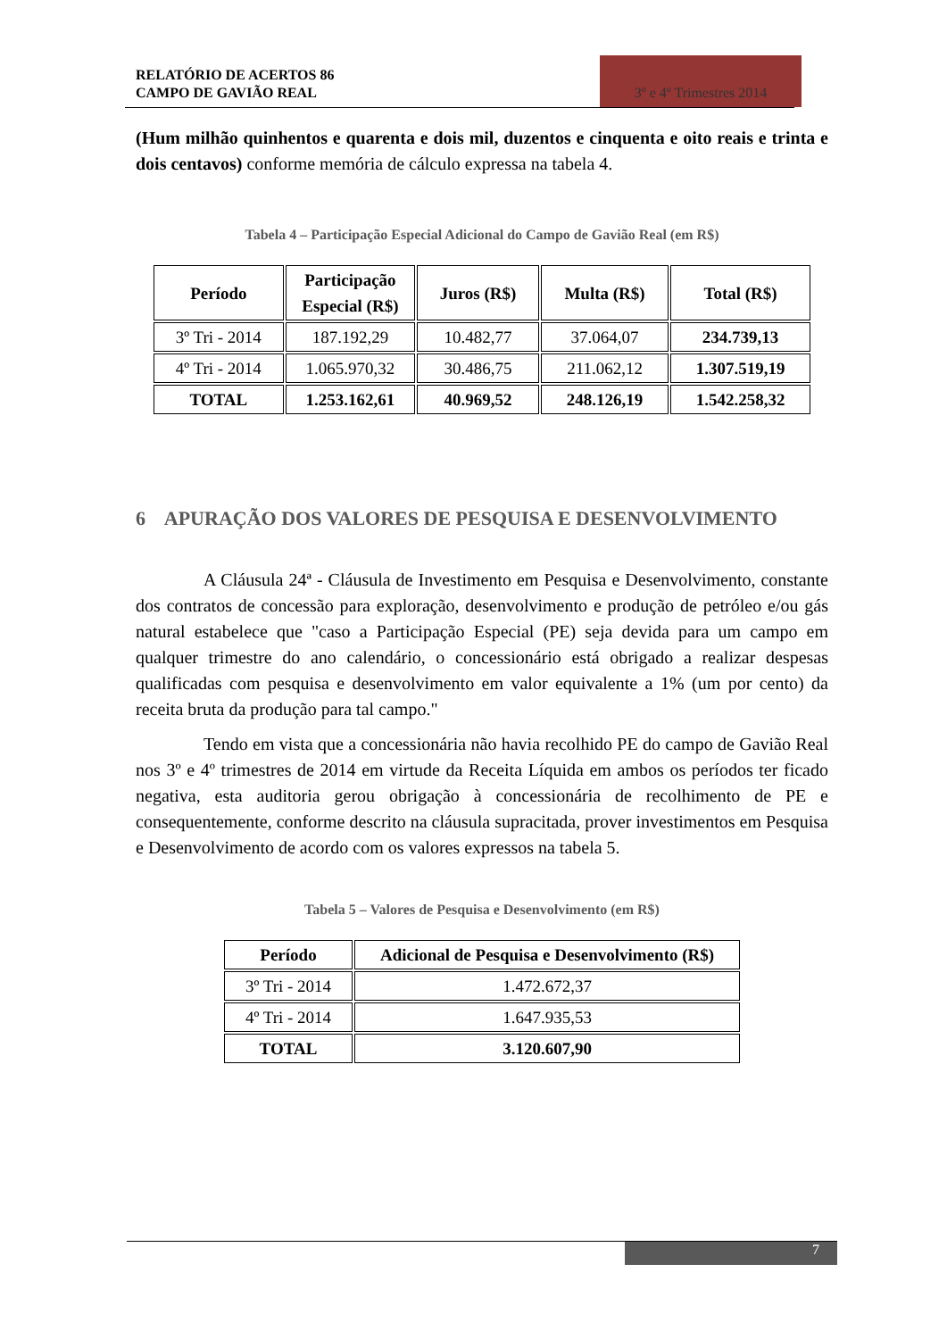RELATÓRIO DE ACERTOS 86
CAMPO DE GAVIÃO REAL
3º e 4º Trimestres 2014
(Hum milhão quinhentos e quarenta e dois mil, duzentos e cinquenta e oito reais e trinta e dois centavos) conforme memória de cálculo expressa na tabela 4.
Tabela 4 – Participação Especial Adicional do Campo de Gavião Real (em R$)
| Período | Participação Especial (R$) | Juros (R$) | Multa (R$) | Total (R$) |
| --- | --- | --- | --- | --- |
| 3º Tri - 2014 | 187.192,29 | 10.482,77 | 37.064,07 | 234.739,13 |
| 4º Tri - 2014 | 1.065.970,32 | 30.486,75 | 211.062,12 | 1.307.519,19 |
| TOTAL | 1.253.162,61 | 40.969,52 | 248.126,19 | 1.542.258,32 |
6 APURAÇÃO DOS VALORES DE PESQUISA E DESENVOLVIMENTO
A Cláusula 24ª - Cláusula de Investimento em Pesquisa e Desenvolvimento, constante dos contratos de concessão para exploração, desenvolvimento e produção de petróleo e/ou gás natural estabelece que "caso a Participação Especial (PE) seja devida para um campo em qualquer trimestre do ano calendário, o concessionário está obrigado a realizar despesas qualificadas com pesquisa e desenvolvimento em valor equivalente a 1% (um por cento) da receita bruta da produção para tal campo."
Tendo em vista que a concessionária não havia recolhido PE do campo de Gavião Real nos 3º e 4º trimestres de 2014 em virtude da Receita Líquida em ambos os períodos ter ficado negativa, esta auditoria gerou obrigação à concessionária de recolhimento de PE e consequentemente, conforme descrito na cláusula supracitada, prover investimentos em Pesquisa e Desenvolvimento de acordo com os valores expressos na tabela 5.
Tabela 5 – Valores de Pesquisa e Desenvolvimento (em R$)
| Período | Adicional de Pesquisa e Desenvolvimento (R$) |
| --- | --- |
| 3º Tri - 2014 | 1.472.672,37 |
| 4º Tri - 2014 | 1.647.935,53 |
| TOTAL | 3.120.607,90 |
7